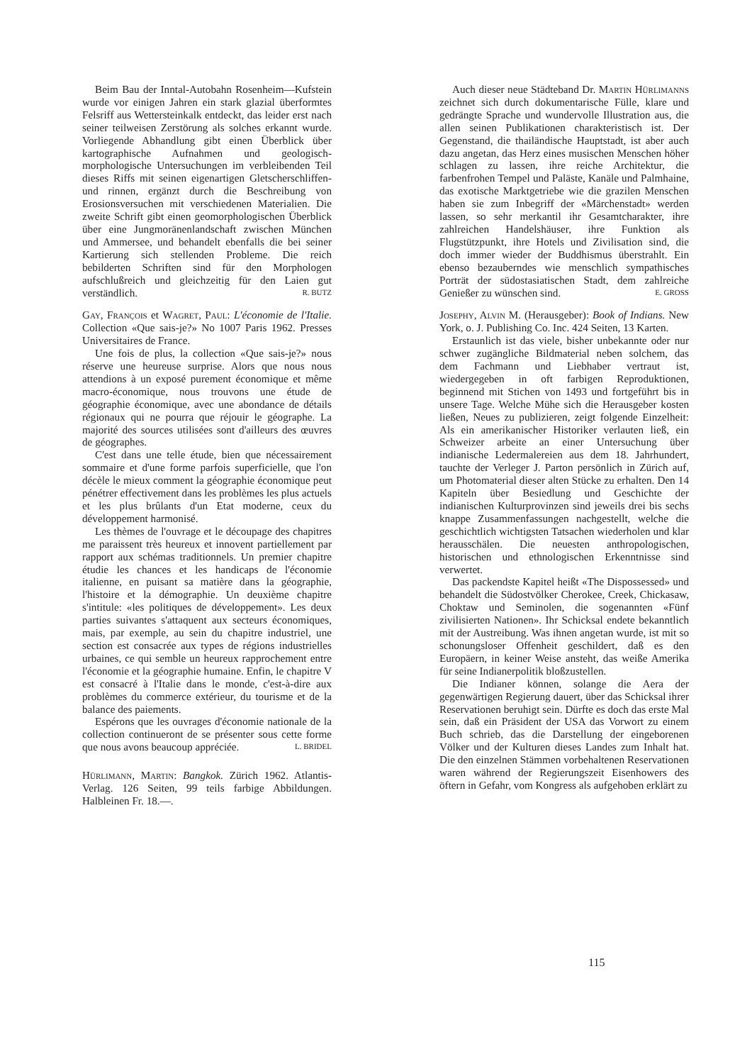Beim Bau der Inntal-Autobahn Rosenheim—Kufstein wurde vor einigen Jahren ein stark glazial überformtes Felsriff aus Wettersteinkalk entdeckt, das leider erst nach seiner teilweisen Zerstörung als solches erkannt wurde. Vorliegende Abhandlung gibt einen Überblick über kartographische Aufnahmen und geologisch-morphologische Untersuchungen im verbleibenden Teil dieses Riffs mit seinen eigenartigen Gletscherschliffen- und rinnen, ergänzt durch die Beschreibung von Erosionsversuchen mit verschiedenen Materialien. Die zweite Schrift gibt einen geomorphologischen Überblick über eine Jungmoränenlandschaft zwischen München und Ammersee, und behandelt ebenfalls die bei seiner Kartierung sich stellenden Probleme. Die reich bebilderten Schriften sind für den Morphologen aufschlußreich und gleichzeitig für den Laien gut verständlich. R. BUTZ
Gay, François et Wagret, Paul: L'économie de l'Italie. Collection «Que sais-je?» No 1007 Paris 1962. Presses Universitaires de France.
Une fois de plus, la collection «Que sais-je?» nous réserve une heureuse surprise. Alors que nous nous attendions à un exposé purement économique et même macro-économique, nous trouvons une étude de géographie économique, avec une abondance de détails régionaux qui ne pourra que réjouir le géographe. La majorité des sources utilisées sont d'ailleurs des œuvres de géographes.
C'est dans une telle étude, bien que nécessairement sommaire et d'une forme parfois superficielle, que l'on décèle le mieux comment la géographie économique peut pénétrer effectivement dans les problèmes les plus actuels et les plus brûlants d'un Etat moderne, ceux du développement harmonisé.
Les thèmes de l'ouvrage et le découpage des chapitres me paraissent très heureux et innovent partiellement par rapport aux schémas traditionnels. Un premier chapitre étudie les chances et les handicaps de l'économie italienne, en puisant sa matière dans la géographie, l'histoire et la démographie. Un deuxième chapitre s'intitule: «les politiques de développement». Les deux parties suivantes s'attaquent aux secteurs économiques, mais, par exemple, au sein du chapitre industriel, une section est consacrée aux types de régions industrielles urbaines, ce qui semble un heureux rapprochement entre l'économie et la géographie humaine. Enfin, le chapitre V est consacré à l'Italie dans le monde, c'est-à-dire aux problèmes du commerce extérieur, du tourisme et de la balance des paiements.
Espérons que les ouvrages d'économie nationale de la collection continueront de se présenter sous cette forme que nous avons beaucoup appréciée. L. BRIDEL
Hürlimann, Martin: Bangkok. Zürich 1962. Atlantis-Verlag. 126 Seiten, 99 teils farbige Abbildungen. Halbleinen Fr. 18.—.
Auch dieser neue Städteband Dr. Martin Hürlimanns zeichnet sich durch dokumentarische Fülle, klare und gedrängte Sprache und wundervolle Illustration aus, die allen seinen Publikationen charakteristisch ist. Der Gegenstand, die thailändische Hauptstadt, ist aber auch dazu angetan, das Herz eines musischen Menschen höher schlagen zu lassen, ihre reiche Architektur, die farbenfrohen Tempel und Paläste, Kanäle und Palmhaine, das exotische Marktgetriebe wie die grazilen Menschen haben sie zum Inbegriff der «Märchenstadt» werden lassen, so sehr merkantil ihr Gesamtcharakter, ihre zahlreichen Handelshäuser, ihre Funktion als Flugstützpunkt, ihre Hotels und Zivilisation sind, die doch immer wieder der Buddhismus überstrahlt. Ein ebenso bezauberndes wie menschlich sympathisches Porträt der südostasiatischen Stadt, dem zahlreiche Genießer zu wünschen sind. E. GROSS
Josephy, Alvin M. (Herausgeber): Book of Indians. New York, o. J. Publishing Co. Inc. 424 Seiten, 13 Karten.
Erstaunlich ist das viele, bisher unbekannte oder nur schwer zugängliche Bildmaterial neben solchem, das dem Fachmann und Liebhaber vertraut ist, wiedergegeben in oft farbigen Reproduktionen, beginnend mit Stichen von 1493 und fortgeführt bis in unsere Tage. Welche Mühe sich die Herausgeber kosten ließen, Neues zu publizieren, zeigt folgende Einzelheit: Als ein amerikanischer Historiker verlauten ließ, ein Schweizer arbeite an einer Untersuchung über indianische Ledermalereien aus dem 18. Jahrhundert, tauchte der Verleger J. Parton persönlich in Zürich auf, um Photomaterial dieser alten Stücke zu erhalten. Den 14 Kapiteln über Besiedlung und Geschichte der indianischen Kulturprovinzen sind jeweils drei bis sechs knappe Zusammenfassungen nachgestellt, welche die geschichtlich wichtigsten Tatsachen wiederholen und klar herausschälen. Die neuesten anthropologischen, historischen und ethnologischen Erkenntnisse sind verwertet.
Das packendste Kapitel heißt «The Dispossessed» und behandelt die Südostvölker Cherokee, Creek, Chickasaw, Choktaw und Seminolen, die sogenannten «Fünf zivilisierten Nationen». Ihr Schicksal endete bekanntlich mit der Austreibung. Was ihnen angetan wurde, ist mit so schonungsloser Offenheit geschildert, daß es den Europäern, in keiner Weise ansteht, das weiße Amerika für seine Indianerpolitik bloßzustellen.
Die Indianer können, solange die Aera der gegenwärtigen Regierung dauert, über das Schicksal ihrer Reservationen beruhigt sein. Dürfte es doch das erste Mal sein, daß ein Präsident der USA das Vorwort zu einem Buch schrieb, das die Darstellung der eingeborenen Völker und der Kulturen dieses Landes zum Inhalt hat. Die den einzelnen Stämmen vorbehaltenen Reservationen waren während der Regierungszeit Eisenhowers des öftern in Gefahr, vom Kongress als aufgehoben erklärt zu
115